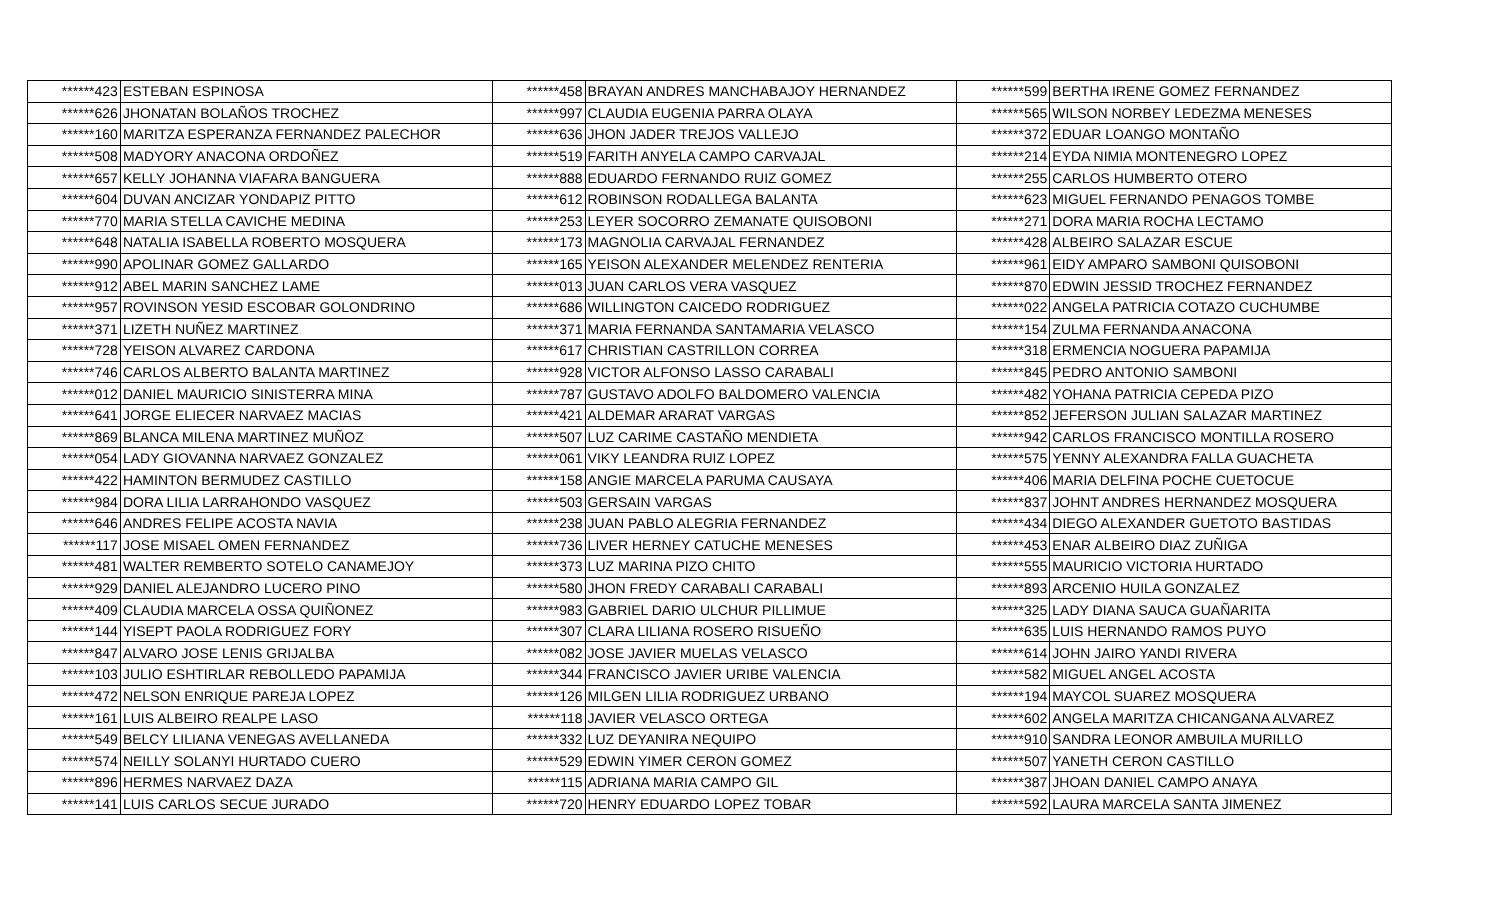| ******423 | ESTEBAN ESPINOSA | ******458 | BRAYAN ANDRES MANCHABAJOY HERNANDEZ | ******599 | BERTHA IRENE GOMEZ FERNANDEZ |
| ******626 | JHONATAN BOLAÑOS TROCHEZ | ******997 | CLAUDIA EUGENIA PARRA OLAYA | ******565 | WILSON NORBEY LEDEZMA MENESES |
| ******160 | MARITZA ESPERANZA FERNANDEZ PALECHOR | ******636 | JHON JADER TREJOS VALLEJO | ******372 | EDUAR LOANGO MONTAÑO |
| ******508 | MADYORY ANACONA ORDOÑEZ | ******519 | FARITH ANYELA CAMPO CARVAJAL | ******214 | EYDA NIMIA MONTENEGRO LOPEZ |
| ******657 | KELLY JOHANNA VIAFARA BANGUERA | ******888 | EDUARDO FERNANDO RUIZ GOMEZ | ******255 | CARLOS HUMBERTO OTERO |
| ******604 | DUVAN ANCIZAR YONDAPIZ PITTO | ******612 | ROBINSON RODALLEGA BALANTA | ******623 | MIGUEL FERNANDO PENAGOS TOMBE |
| ******770 | MARIA STELLA CAVICHE MEDINA | ******253 | LEYER SOCORRO ZEMANATE QUISOBONI | ******271 | DORA MARIA ROCHA LECTAMO |
| ******648 | NATALIA ISABELLA ROBERTO MOSQUERA | ******173 | MAGNOLIA CARVAJAL FERNANDEZ | ******428 | ALBEIRO SALAZAR ESCUE |
| ******990 | APOLINAR GOMEZ GALLARDO | ******165 | YEISON ALEXANDER MELENDEZ RENTERIA | ******961 | EIDY AMPARO SAMBONI QUISOBONI |
| ******912 | ABEL MARIN SANCHEZ LAME | ******013 | JUAN CARLOS VERA VASQUEZ | ******870 | EDWIN JESSID TROCHEZ FERNANDEZ |
| ******957 | ROVINSON YESID ESCOBAR GOLONDRINO | ******686 | WILLINGTON CAICEDO RODRIGUEZ | ******022 | ANGELA PATRICIA COTAZO CUCHUMBE |
| ******371 | LIZETH NUÑEZ MARTINEZ | ******371 | MARIA FERNANDA SANTAMARIA VELASCO | ******154 | ZULMA FERNANDA ANACONA |
| ******728 | YEISON ALVAREZ CARDONA | ******617 | CHRISTIAN CASTRILLON CORREA | ******318 | ERMENCIA NOGUERA PAPAMIJA |
| ******746 | CARLOS ALBERTO BALANTA MARTINEZ | ******928 | VICTOR ALFONSO LASSO CARABALI | ******845 | PEDRO ANTONIO SAMBONI |
| ******012 | DANIEL MAURICIO SINISTERRA MINA | ******787 | GUSTAVO ADOLFO BALDOMERO VALENCIA | ******482 | YOHANA PATRICIA CEPEDA PIZO |
| ******641 | JORGE ELIECER NARVAEZ MACIAS | ******421 | ALDEMAR ARARAT VARGAS | ******852 | JEFERSON JULIAN SALAZAR MARTINEZ |
| ******869 | BLANCA MILENA MARTINEZ MUÑOZ | ******507 | LUZ CARIME CASTAÑO MENDIETA | ******942 | CARLOS FRANCISCO MONTILLA ROSERO |
| ******054 | LADY GIOVANNA NARVAEZ GONZALEZ | ******061 | VIKY LEANDRA RUIZ LOPEZ | ******575 | YENNY ALEXANDRA FALLA GUACHETA |
| ******422 | HAMINTON BERMUDEZ CASTILLO | ******158 | ANGIE MARCELA PARUMA CAUSAYA | ******406 | MARIA DELFINA POCHE CUETOCUE |
| ******984 | DORA LILIA LARRAHONDO VASQUEZ | ******503 | GERSAIN VARGAS | ******837 | JOHNT ANDRES HERNANDEZ MOSQUERA |
| ******646 | ANDRES FELIPE ACOSTA NAVIA | ******238 | JUAN PABLO ALEGRIA FERNANDEZ | ******434 | DIEGO ALEXANDER GUETOTO BASTIDAS |
| ******117 | JOSE MISAEL OMEN FERNANDEZ | ******736 | LIVER HERNEY CATUCHE MENESES | ******453 | ENAR ALBEIRO DIAZ ZUÑIGA |
| ******481 | WALTER REMBERTO SOTELO CANAMEJOY | ******373 | LUZ MARINA PIZO CHITO | ******555 | MAURICIO VICTORIA HURTADO |
| ******929 | DANIEL ALEJANDRO LUCERO PINO | ******580 | JHON FREDY CARABALI CARABALI | ******893 | ARCENIO HUILA GONZALEZ |
| ******409 | CLAUDIA MARCELA OSSA QUIÑONEZ | ******983 | GABRIEL DARIO ULCHUR PILLIMUE | ******325 | LADY DIANA SAUCA GUAÑARITA |
| ******144 | YISEPT PAOLA RODRIGUEZ FORY | ******307 | CLARA LILIANA ROSERO RISUEÑO | ******635 | LUIS HERNANDO RAMOS PUYO |
| ******847 | ALVARO JOSE LENIS GRIJALBA | ******082 | JOSE JAVIER MUELAS VELASCO | ******614 | JOHN JAIRO YANDI RIVERA |
| ******103 | JULIO ESHTIRLAR REBOLLEDO PAPAMIJA | ******344 | FRANCISCO JAVIER URIBE VALENCIA | ******582 | MIGUEL ANGEL ACOSTA |
| ******472 | NELSON ENRIQUE PAREJA LOPEZ | ******126 | MILGEN LILIA RODRIGUEZ URBANO | ******194 | MAYCOL SUAREZ MOSQUERA |
| ******161 | LUIS ALBEIRO REALPE LASO | ******118 | JAVIER VELASCO ORTEGA | ******602 | ANGELA MARITZA CHICANGANA ALVAREZ |
| ******549 | BELCY LILIANA VENEGAS AVELLANEDA | ******332 | LUZ DEYANIRA NEQUIPO | ******910 | SANDRA LEONOR AMBUILA MURILLO |
| ******574 | NEILLY SOLANYI HURTADO CUERO | ******529 | EDWIN YIMER CERON GOMEZ | ******507 | YANETH CERON CASTILLO |
| ******896 | HERMES NARVAEZ DAZA | ******115 | ADRIANA MARIA CAMPO GIL | ******387 | JHOAN DANIEL CAMPO ANAYA |
| ******141 | LUIS CARLOS SECUE JURADO | ******720 | HENRY EDUARDO LOPEZ TOBAR | ******592 | LAURA MARCELA SANTA JIMENEZ |